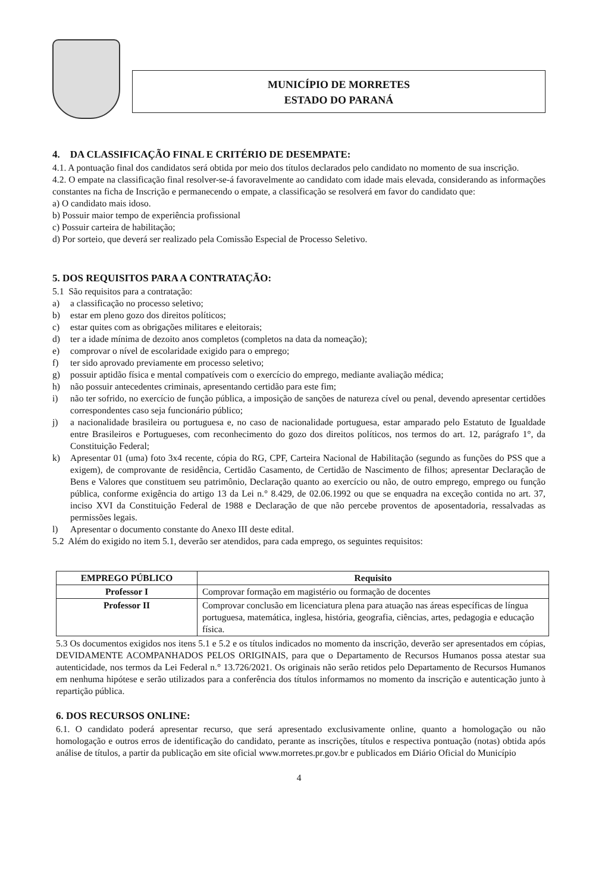MUNICÍPIO DE MORRETES
ESTADO DO PARANÁ
4. DA CLASSIFICAÇÃO FINAL E CRITÉRIO DE DESEMPATE:
4.1. A pontuação final dos candidatos será obtida por meio dos títulos declarados pelo candidato no momento de sua inscrição.
4.2. O empate na classificação final resolver-se-á favoravelmente ao candidato com idade mais elevada, considerando as informações constantes na ficha de Inscrição e permanecendo o empate, a classificação se resolverá em favor do candidato que:
a) O candidato mais idoso.
b) Possuir maior tempo de experiência profissional
c) Possuir carteira de habilitação;
d) Por sorteio, que deverá ser realizado pela Comissão Especial de Processo Seletivo.
5. DOS REQUISITOS PARA A CONTRATAÇÃO:
5.1 São requisitos para a contratação:
a) a classificação no processo seletivo;
b) estar em pleno gozo dos direitos políticos;
c) estar quites com as obrigações militares e eleitorais;
d) ter a idade mínima de dezoito anos completos (completos na data da nomeação);
e) comprovar o nível de escolaridade exigido para o emprego;
f) ter sido aprovado previamente em processo seletivo;
g) possuir aptidão física e mental compatíveis com o exercício do emprego, mediante avaliação médica;
h) não possuir antecedentes criminais, apresentando certidão para este fim;
i) não ter sofrido, no exercício de função pública, a imposição de sanções de natureza cível ou penal, devendo apresentar certidões correspondentes caso seja funcionário público;
j) a nacionalidade brasileira ou portuguesa e, no caso de nacionalidade portuguesa, estar amparado pelo Estatuto de Igualdade entre Brasileiros e Portugueses, com reconhecimento do gozo dos direitos políticos, nos termos do art. 12, parágrafo 1°, da Constituição Federal;
k) Apresentar 01 (uma) foto 3x4 recente, cópia do RG, CPF, Carteira Nacional de Habilitação (segundo as funções do PSS que a exigem), de comprovante de residência, Certidão Casamento, de Certidão de Nascimento de filhos; apresentar Declaração de Bens e Valores que constituem seu patrimônio, Declaração quanto ao exercício ou não, de outro emprego, emprego ou função pública, conforme exigência do artigo 13 da Lei n.° 8.429, de 02.06.1992 ou que se enquadra na exceção contida no art. 37, inciso XVI da Constituição Federal de 1988 e Declaração de que não percebe proventos de aposentadoria, ressalvadas as permissões legais.
l) Apresentar o documento constante do Anexo III deste edital.
5.2 Além do exigido no item 5.1, deverão ser atendidos, para cada emprego, os seguintes requisitos:
| EMPREGO PÚBLICO | Requisito |
| --- | --- |
| Professor I | Comprovar formação em magistério ou formação de docentes |
| Professor II | Comprovar conclusão em licenciatura plena para atuação nas áreas específicas de língua portuguesa, matemática, inglesa, história, geografia, ciências, artes, pedagogia e educação física. |
5.3 Os documentos exigidos nos itens 5.1 e 5.2 e os títulos indicados no momento da inscrição, deverão ser apresentados em cópias, DEVIDAMENTE ACOMPANHADOS PELOS ORIGINAIS, para que o Departamento de Recursos Humanos possa atestar sua autenticidade, nos termos da Lei Federal n.° 13.726/2021. Os originais não serão retidos pelo Departamento de Recursos Humanos em nenhuma hipótese e serão utilizados para a conferência dos títulos informamos no momento da inscrição e autenticação junto à repartição pública.
6. DOS RECURSOS ONLINE:
6.1. O candidato poderá apresentar recurso, que será apresentado exclusivamente online, quanto a homologação ou não homologação e outros erros de identificação do candidato, perante as inscrições, títulos e respectiva pontuação (notas) obtida após análise de títulos, a partir da publicação em site oficial www.morretes.pr.gov.br e publicados em Diário Oficial do Município
4